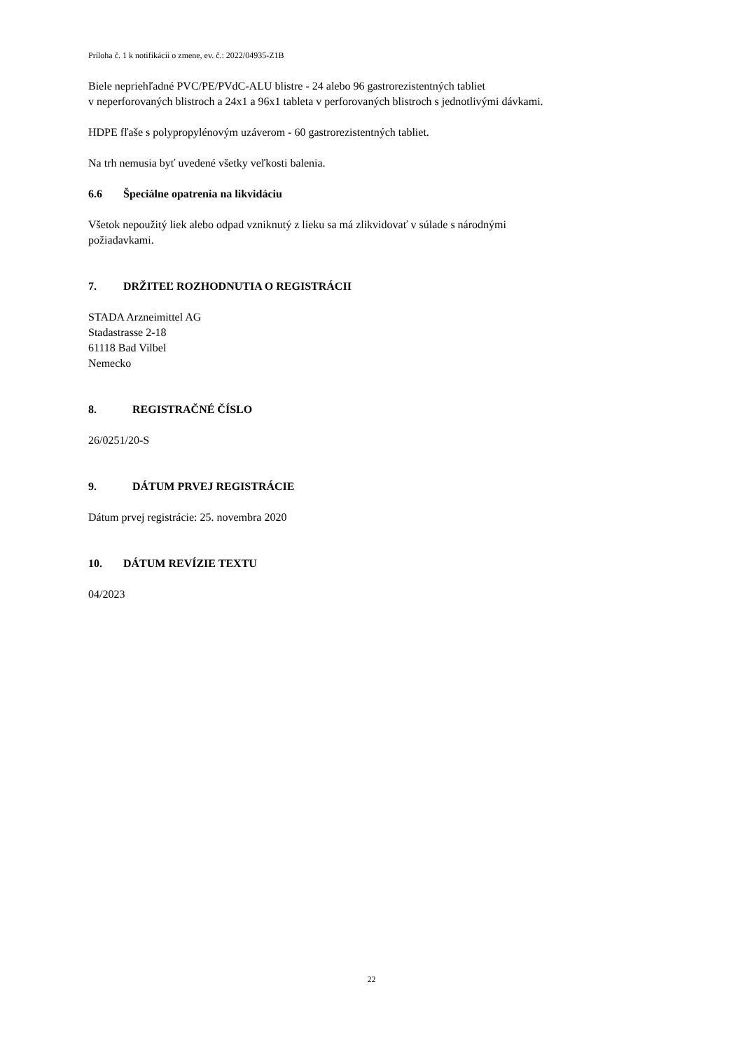Príloha č. 1 k notifikácii o zmene, ev. č.: 2022/04935-Z1B
Biele nepriehľadné PVC/PE/PVdC-ALU blistre - 24 alebo 96 gastrorezistentných tabliet
v neperforovaných blistroch a 24x1 a 96x1 tableta v perforovaných blistroch s jednotlivými dávkami.
HDPE fľaše s polypropylénovým uzáverom - 60 gastrorezistentných tabliet.
Na trh nemusia byť uvedené všetky veľkosti balenia.
6.6 Špeciálne opatrenia na likvidáciu
Všetok nepoužitý liek alebo odpad vzniknutý z lieku sa má zlikvidovať v súlade s národnými
požiadavkami.
7. DRŽITEĽ ROZHODNUTIA O REGISTRÁCII
STADA Arzneimittel AG
Stadastrasse 2-18
61118 Bad Vilbel
Nemecko
8. REGISTRAČNÉ ČÍSLO
26/0251/20-S
9. DÁTUM PRVEJ REGISTRÁCIE
Dátum prvej registrácie: 25. novembra 2020
10. DÁTUM REVÍZIE TEXTU
04/2023
22